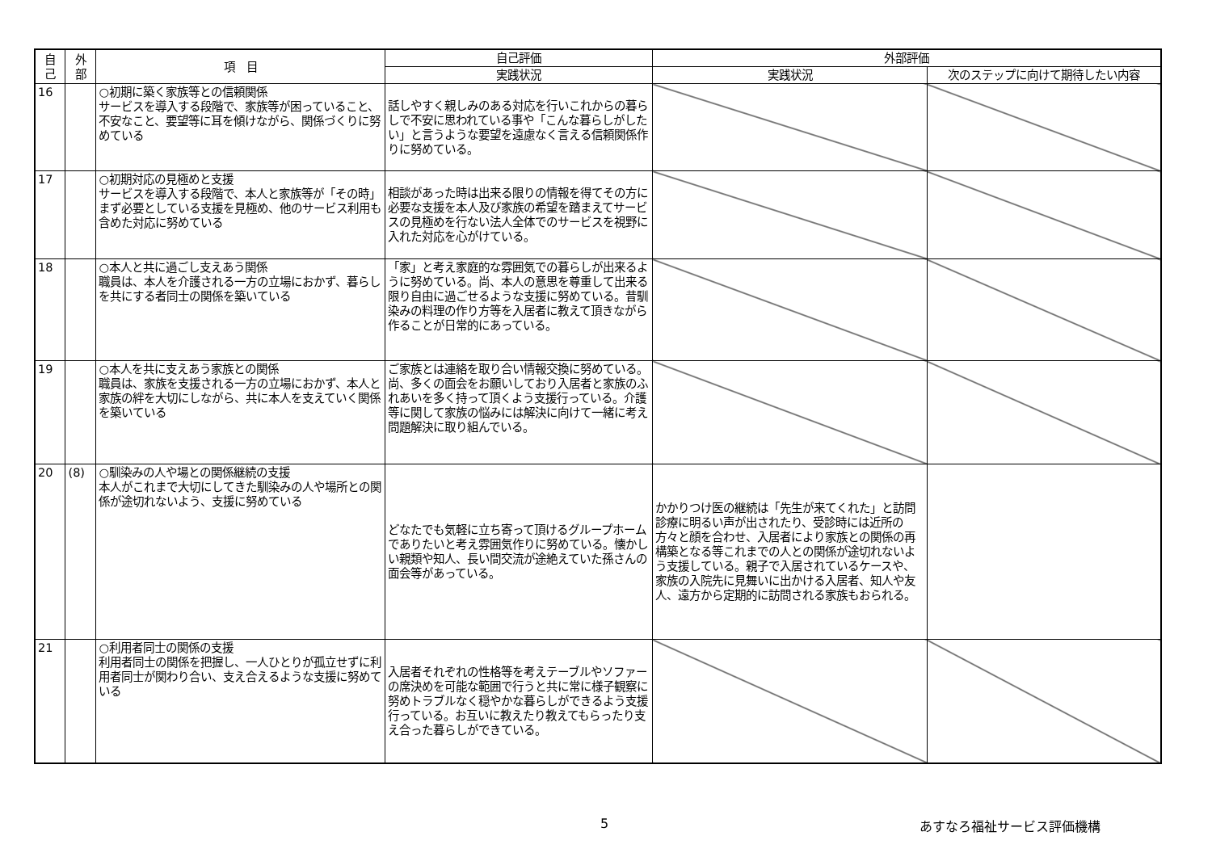| 自 己 | 外 部 | 項 目 | 自己評価 | 外部評価 | |
| --- | --- | --- | --- | --- | --- |
| | | | 実践状況 | 実践状況 | 次のステップに向けて期待したい内容 |
| 16 | | ○初期に築く家族等との信頼関係 サービスを導入する段階で、家族等が困っていること、不安なこと、要望等に耳を傾けながら、関係づくりに努めている | 話しやすく親しみのある対応を行いこれからの暮らしで不安に思われている事や「こんな暮らしがしたい」と言うような要望を遠慮なく言える信頼関係作りに努めている。 | | |
| 17 | | ○初期対応の見極めと支援 サービスを導入する段階で、本人と家族等が「その時」まず必要としている支援を見極め、他のサービス利用も含めた対応に努めている | 相談があった時は出来る限りの情報を得てその方に必要な支援を本人及び家族の希望を踏まえてサービスの見極めを行ない法人全体でのサービスを視野に入れた対応を心がけている。 | | |
| 18 | | ○本人と共に過ごし支えあう関係 職員は、本人を介護される一方の立場におかず、暮らしを共にする者同士の関係を築いている | 「家」と考え家庭的な雰囲気での暮らしが出来るように努めている。尚、本人の意思を尊重して出来る限り自由に過ごせるような支援に努めている。昔馴染みの料理の作り方等を入居者に教えて頂きながら作ることが日常的にあっている。 | | |
| 19 | | ○本人を共に支えあう家族との関係 職員は、家族を支援される一方の立場におかず、本人と家族の絆を大切にしながら、共に本人を支えていく関係を築いている | ご家族とは連絡を取り合い情報交換に努めている。尚、多くの面会をお願いしており入居者と家族のふれあいを多く持って頂くよう支援行っている。介護等に関して家族の悩みには解決に向けて一緒に考え問題解決に取り組んでいる。 | | |
| 20 | (8) | ○馴染みの人や場との関係継続の支援 本人がこれまで大切にしてきた馴染みの人や場所との関係が途切れないよう、支援に努めている | どなたでも気軽に立ち寄って頂けるグループホームでありたいと考え雰囲気作りに努めている。懐かしい親類や知人、長い間交流が途絶えていた孫さんの面会等があっている。 | かかりつけ医の継続は「先生が来てくれた」と訪問診療に明るい声が出されたり、受診時には近所の方々と顔を合わせ、入居者により家族との関係の再構築となる等これまでの人との関係が途切れないよう支援している。親子で入居されているケースや、家族の入院先に見舞いに出かける入居者、知人や友人、遠方から定期的に訪問される家族もおられる。 | |
| 21 | | ○利用者同士の関係の支援 利用者同士の関係を把握し、一人ひとりが孤立せずに利用者同士が関わり合い、支え合えるような支援に努めている | 入居者それぞれの性格等を考えテーブルやソファーの席決めを可能な範囲で行うと共に常に様子観察に努めトラブルなく穏やかな暮らしができるよう支援行っている。お互いに教えたり教えてもらったり支え合った暮らしができている。 | | |
5 あすなろ福祉サービス評価機構